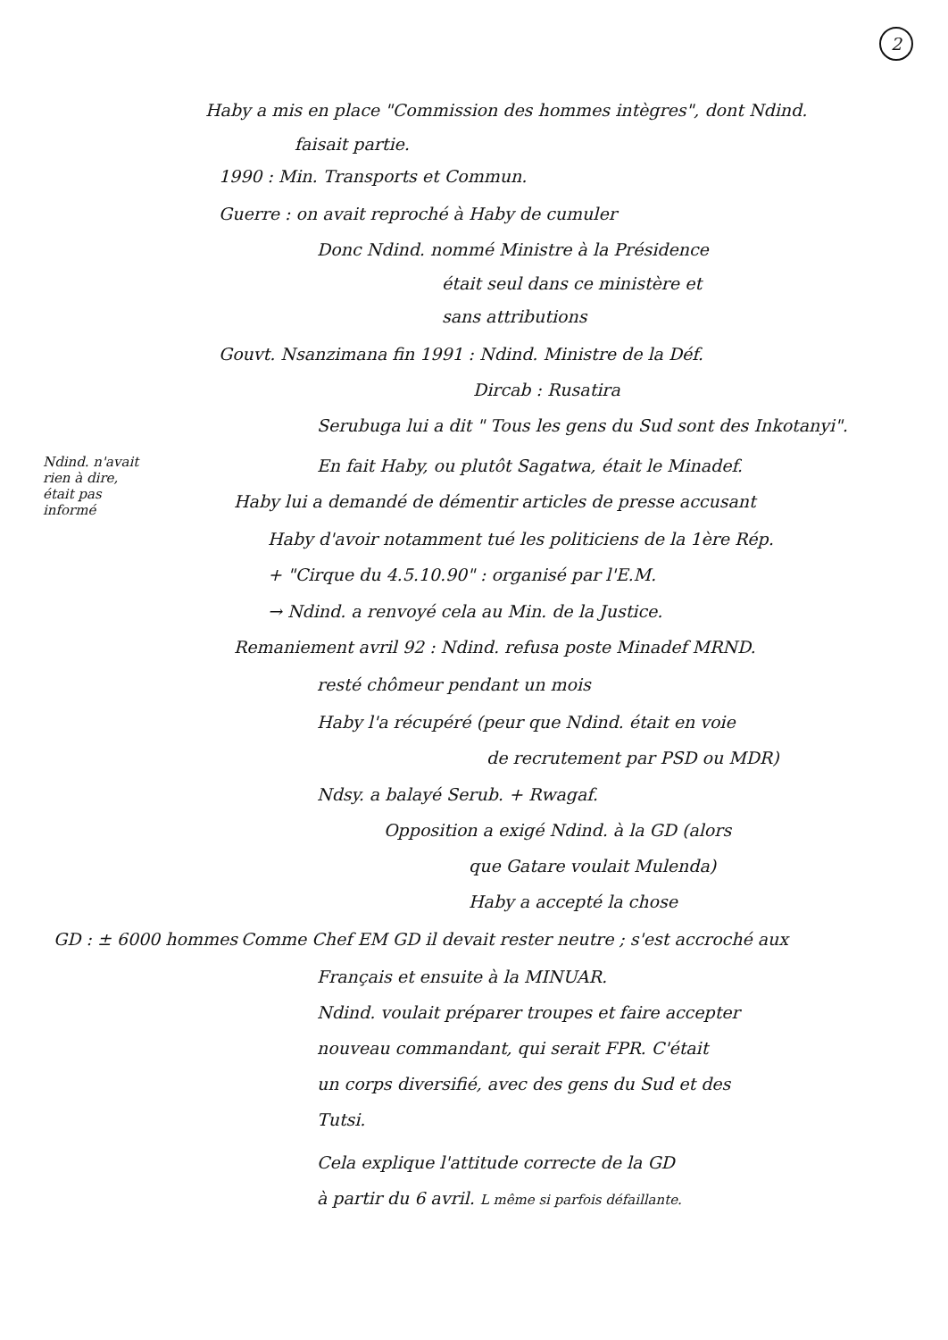2
Haby a mis en place "Commission des hommes intègres", dont Ndind.
faisait partie.
1990 : Min. Transports et Commun.
Guerre : on avait reproché à Haby de cumuler
Donc Ndind. nommé Ministre à la Présidence
était seul dans ce ministère et
sans attributions
Gouvt. Nsanzimana fin 1991 : Ndind. Ministre de la Déf.
Dircab : Rusatira
Serubuga lui a dit " Tous les gens du Sud sont des Inkotanyi".
Ndind. n'avait
rien à dire,
était pas
informé
En fait Haby, ou plutôt Sagatwa, était le Minadef.
Haby lui a demandé de démentir articles de presse accusant
Haby d'avoir notamment tué les politiciens de la 1ère Rép.
+ "Cirque du 4.5.10.90" : organisé par l'E.M.
→ Ndind. a renvoyé cela au Min. de la Justice.
Remaniement avril 92 : Ndind. refusa poste Minadef MRND.
resté chômeur pendant un mois
Haby l'a récupéré (peur que Ndind. était en voie
de recrutement par PSD ou MDR)
Ndsy. a balayé Serub. + Rwagaf.
Opposition a exigé Ndind. à la GD (alors
que Gatare voulait Mulenda)
Haby a accepté la chose
GD : ± 6000 hommes Comme Chef EM GD il devait rester neutre ; s'est accroché aux
Français et ensuite à la MINUAR.
Ndind. voulait préparer troupes et faire accepter
nouveau commandant, qui serait FPR. C'était
un corps diversifié, avec des gens du Sud et des
Tutsi.
Cela explique l'attitude correcte de la GD
à partir du 6 avril. L même si parfois défaillante.